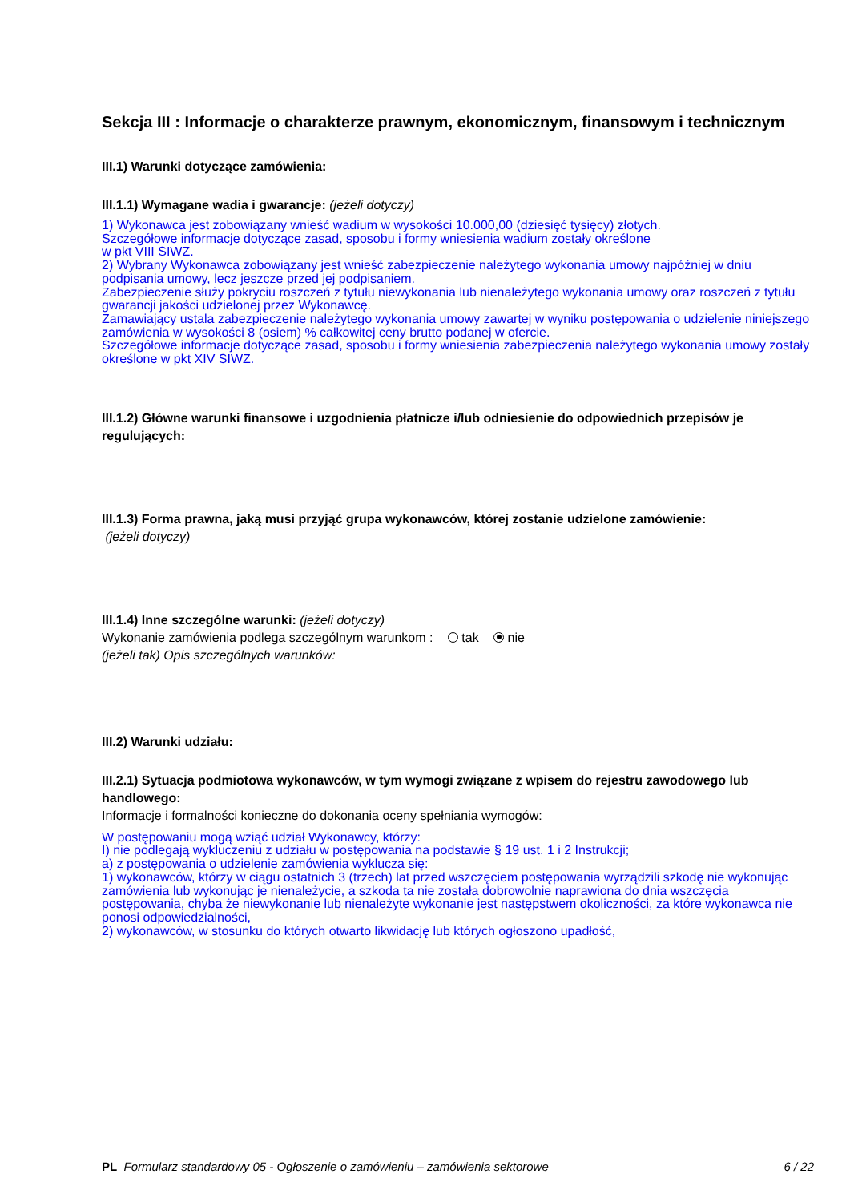Sekcja III : Informacje o charakterze prawnym, ekonomicznym, finansowym i technicznym
III.1) Warunki dotyczące zamówienia:
III.1.1) Wymagane wadia i gwarancje: (jeżeli dotyczy)
1) Wykonawca jest zobowiązany wnieść wadium w wysokości 10.000,00 (dziesięć tysięcy) złotych.
Szczegółowe informacje dotyczące zasad, sposobu i formy wniesienia wadium zostały określone
w pkt VIII SIWZ.
2) Wybrany Wykonawca zobowiązany jest wnieść zabezpieczenie należytego wykonania umowy najpóźniej w dniu podpisania umowy, lecz jeszcze przed jej podpisaniem.
Zabezpieczenie służy pokryciu roszczeń z tytułu niewykonania lub nienależytego wykonania umowy oraz roszczeń z tytułu gwarancji jakości udzielonej przez Wykonawcę.
Zamawiający ustala zabezpieczenie należytego wykonania umowy zawartej w wyniku postępowania o udzielenie niniejszego zamówienia w wysokości 8 (osiem) % całkowitej ceny brutto podanej w ofercie.
Szczegółowe informacje dotyczące zasad, sposobu i formy wniesienia zabezpieczenia należytego wykonania umowy zostały określone w pkt XIV SIWZ.
III.1.2) Główne warunki finansowe i uzgodnienia płatnicze i/lub odniesienie do odpowiednich przepisów je regulujących:
III.1.3) Forma prawna, jaką musi przyjąć grupa wykonawców, której zostanie udzielone zamówienie:
(jeżeli dotyczy)
III.1.4) Inne szczególne warunki: (jeżeli dotyczy)
Wykonanie zamówienia podlega szczególnym warunkom : tak nie
(jeżeli tak) Opis szczególnych warunków:
III.2) Warunki udziału:
III.2.1) Sytuacja podmiotowa wykonawców, w tym wymogi związane z wpisem do rejestru zawodowego lub handlowego:
Informacje i formalności konieczne do dokonania oceny spełniania wymogów:
W postępowaniu mogą wziąć udział Wykonawcy, którzy:
I) nie podlegają wykluczeniu z udziału w postępowania na podstawie § 19 ust. 1 i 2 Instrukcji;
a) z postępowania o udzielenie zamówienia wyklucza się:
1) wykonawców, którzy w ciągu ostatnich 3 (trzech) lat przed wszczęciem postępowania wyrządzili szkodę nie wykonując zamówienia lub wykonując je nienależycie, a szkoda ta nie została dobrowolnie naprawiona do dnia wszczęcia postępowania, chyba że niewykonanie lub nienależyte wykonanie jest następstwem okoliczności, za które wykonawca nie ponosi odpowiedzialności,
2) wykonawców, w stosunku do których otwarto likwidację lub których ogłoszono upadłość,
PL Formularz standardowy 05 - Ogłoszenie o zamówieniu – zamówienia sektorowe 6 / 22